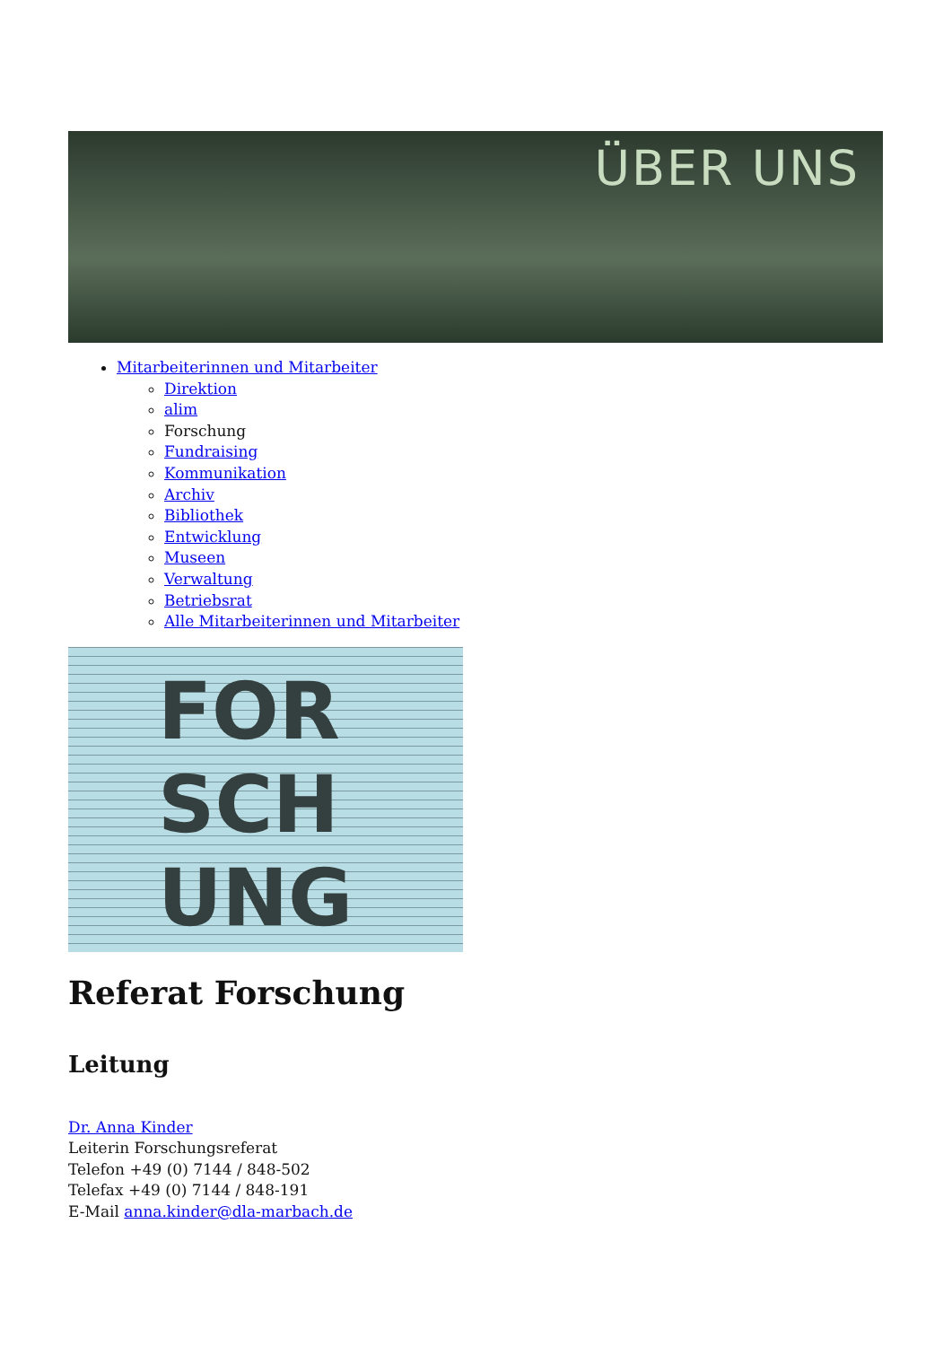ÜBER UNS
Mitarbeiterinnen und Mitarbeiter
Direktion
alim
Forschung
Fundraising
Kommunikation
Archiv
Bibliothek
Entwicklung
Museen
Verwaltung
Betriebsrat
Alle Mitarbeiterinnen und Mitarbeiter
FOR
SCH
UNG
Referat Forschung
Leitung
Dr. Anna Kinder
Leiterin Forschungsreferat
Telefon +49 (0) 7144 / 848-502
Telefax +49 (0) 7144 / 848-191
E-Mail anna.kinder@dla-marbach.de